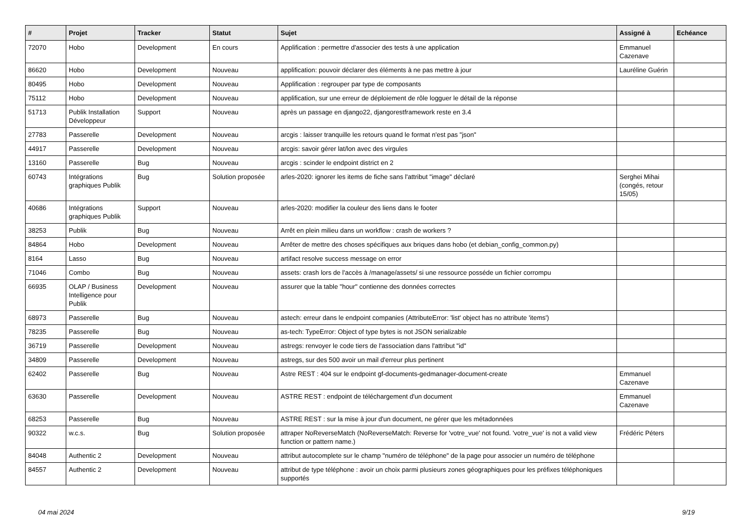| # | Projet | Tracker | Statut | Sujet | Assigné à | Echéance |
| --- | --- | --- | --- | --- | --- | --- |
| 72070 | Hobo | Development | En cours | Applification : permettre d'associer des tests à une application | Emmanuel Cazenave | |
| 86620 | Hobo | Development | Nouveau | applification: pouvoir déclarer des éléments à ne pas mettre à jour | Lauréline Guérin | |
| 80495 | Hobo | Development | Nouveau | Applification : regrouper par type de composants | | |
| 75112 | Hobo | Development | Nouveau | applification, sur une erreur de déploiement de rôle logguer le détail de la réponse | | |
| 51713 | Publik Installation Développeur | Support | Nouveau | après un passage en django22, djangorestframework reste en 3.4 | | |
| 27783 | Passerelle | Development | Nouveau | arcgis : laisser tranquille les retours quand le format n'est pas "json" | | |
| 44917 | Passerelle | Development | Nouveau | arcgis: savoir gérer lat/lon avec des virgules | | |
| 13160 | Passerelle | Bug | Nouveau | arcgis : scinder le endpoint district en 2 | | |
| 60743 | Intégrations graphiques Publik | Bug | Solution proposée | arles-2020: ignorer les items de fiche sans l'attribut "image" déclaré | Serghei Mihai (congés, retour 15/05) | |
| 40686 | Intégrations graphiques Publik | Support | Nouveau | arles-2020: modifier la couleur des liens dans le footer | | |
| 38253 | Publik | Bug | Nouveau | Arrêt en plein milieu dans un workflow : crash de workers ? | | |
| 84864 | Hobo | Development | Nouveau | Arrêter de mettre des choses spécifiques aux briques dans hobo (et debian_config_common.py) | | |
| 8164 | Lasso | Bug | Nouveau | artifact resolve success message on error | | |
| 71046 | Combo | Bug | Nouveau | assets: crash lors de l'accès à /manage/assets/ si une ressource posséde un fichier corrompu | | |
| 66935 | OLAP / Business Intelligence pour Publik | Development | Nouveau | assurer que la table "hour" contienne des données correctes | | |
| 68973 | Passerelle | Bug | Nouveau | astech: erreur dans le endpoint companies (AttributeError: 'list' object has no attribute 'items') | | |
| 78235 | Passerelle | Bug | Nouveau | as-tech: TypeError: Object of type bytes is not JSON serializable | | |
| 36719 | Passerelle | Development | Nouveau | astregs: renvoyer le code tiers de l'association dans l'attribut "id" | | |
| 34809 | Passerelle | Development | Nouveau | astregs, sur des 500 avoir un mail d'erreur plus pertinent | | |
| 62402 | Passerelle | Bug | Nouveau | Astre REST : 404 sur le endpoint gf-documents-gedmanager-document-create | Emmanuel Cazenave | |
| 63630 | Passerelle | Development | Nouveau | ASTRE REST : endpoint de téléchargement d'un document | Emmanuel Cazenave | |
| 68253 | Passerelle | Bug | Nouveau | ASTRE REST : sur la mise à jour d'un document, ne gérer que les métadonnées | | |
| 90322 | w.c.s. | Bug | Solution proposée | attraper NoReverseMatch (NoReverseMatch: Reverse for 'votre_vue' not found. 'votre_vue' is not a valid view function or pattern name.) | Frédéric Péters | |
| 84048 | Authentic 2 | Development | Nouveau | attribut autocomplete sur le champ "numéro de téléphone" de la page pour associer un numéro de téléphone | | |
| 84557 | Authentic 2 | Development | Nouveau | attribut de type téléphone : avoir un choix parmi plusieurs zones géographiques pour les préfixes téléphoniques supportés | | |
04 mai 2024 9/19